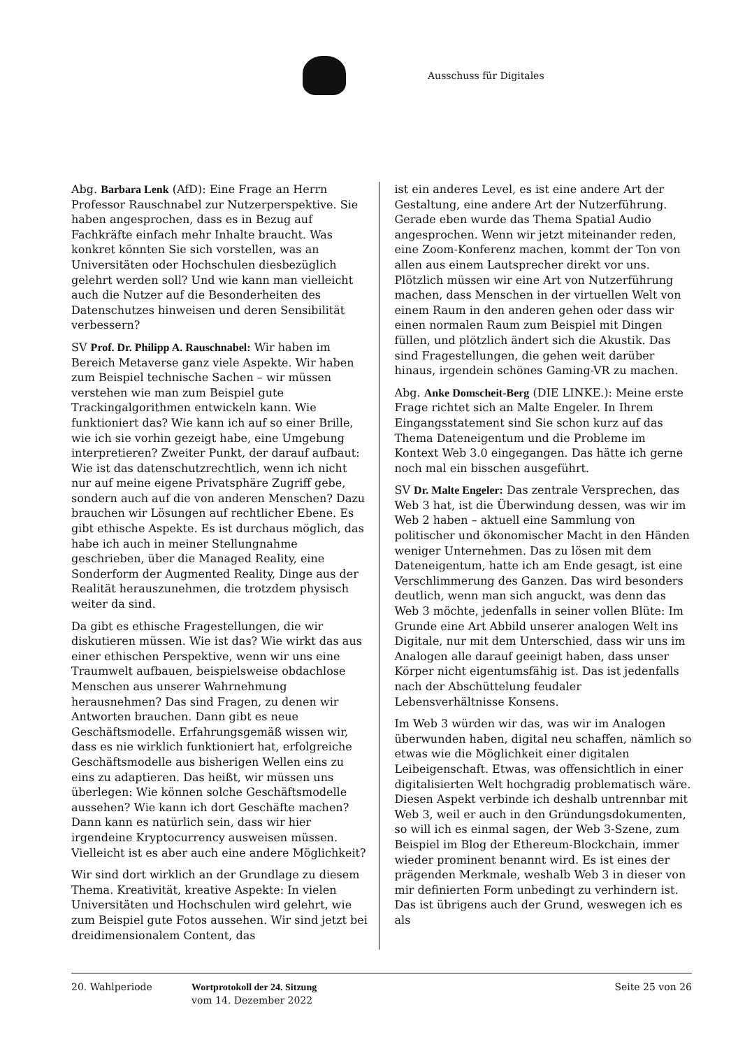Ausschuss für Digitales
Abg. Barbara Lenk (AfD): Eine Frage an Herrn Professor Rauschnabel zur Nutzerperspektive. Sie haben angesprochen, dass es in Bezug auf Fachkräfte einfach mehr Inhalte braucht. Was konkret könnten Sie sich vorstellen, was an Universitäten oder Hochschulen diesbezüglich gelehrt werden soll? Und wie kann man vielleicht auch die Nutzer auf die Besonderheiten des Datenschutzes hinweisen und deren Sensibilität verbessern?
SV Prof. Dr. Philipp A. Rauschnabel: Wir haben im Bereich Metaverse ganz viele Aspekte. Wir haben zum Beispiel technische Sachen – wir müssen verstehen wie man zum Beispiel gute Trackingalgorithmen entwickeln kann. Wie funktioniert das? Wie kann ich auf so einer Brille, wie ich sie vorhin gezeigt habe, eine Umgebung interpretieren? Zweiter Punkt, der darauf aufbaut: Wie ist das datenschutzrechtlich, wenn ich nicht nur auf meine eigene Privatsphäre Zugriff gebe, sondern auch auf die von anderen Menschen? Dazu brauchen wir Lösungen auf rechtlicher Ebene. Es gibt ethische Aspekte. Es ist durchaus möglich, das habe ich auch in meiner Stellungnahme geschrieben, über die Managed Reality, eine Sonderform der Augmented Reality, Dinge aus der Realität herauszunehmen, die trotzdem physisch weiter da sind.
Da gibt es ethische Fragestellungen, die wir diskutieren müssen. Wie ist das? Wie wirkt das aus einer ethischen Perspektive, wenn wir uns eine Traumwelt aufbauen, beispielsweise obdachlose Menschen aus unserer Wahrnehmung herausnehmen? Das sind Fragen, zu denen wir Antworten brauchen. Dann gibt es neue Geschäftsmodelle. Erfahrungsgemäß wissen wir, dass es nie wirklich funktioniert hat, erfolgreiche Geschäftsmodelle aus bisherigen Wellen eins zu eins zu adaptieren. Das heißt, wir müssen uns überlegen: Wie können solche Geschäftsmodelle aussehen? Wie kann ich dort Geschäfte machen? Dann kann es natürlich sein, dass wir hier irgendeine Kryptocurrency ausweisen müssen. Vielleicht ist es aber auch eine andere Möglichkeit?
Wir sind dort wirklich an der Grundlage zu diesem Thema. Kreativität, kreative Aspekte: In vielen Universitäten und Hochschulen wird gelehrt, wie zum Beispiel gute Fotos aussehen. Wir sind jetzt bei dreidimensionalem Content, das
ist ein anderes Level, es ist eine andere Art der Gestaltung, eine andere Art der Nutzerführung. Gerade eben wurde das Thema Spatial Audio angesprochen. Wenn wir jetzt miteinander reden, eine Zoom-Konferenz machen, kommt der Ton von allen aus einem Lautsprecher direkt vor uns. Plötzlich müssen wir eine Art von Nutzerführung machen, dass Menschen in der virtuellen Welt von einem Raum in den anderen gehen oder dass wir einen normalen Raum zum Beispiel mit Dingen füllen, und plötzlich ändert sich die Akustik. Das sind Fragestellungen, die gehen weit darüber hinaus, irgendein schönes Gaming-VR zu machen.
Abg. Anke Domscheit-Berg (DIE LINKE.): Meine erste Frage richtet sich an Malte Engeler. In Ihrem Eingangsstatement sind Sie schon kurz auf das Thema Dateneigentum und die Probleme im Kontext Web 3.0 eingegangen. Das hätte ich gerne noch mal ein bisschen ausgeführt.
SV Dr. Malte Engeler: Das zentrale Versprechen, das Web 3 hat, ist die Überwindung dessen, was wir im Web 2 haben – aktuell eine Sammlung von politischer und ökonomischer Macht in den Händen weniger Unternehmen. Das zu lösen mit dem Dateneigentum, hatte ich am Ende gesagt, ist eine Verschlimmerung des Ganzen. Das wird besonders deutlich, wenn man sich anguckt, was denn das Web 3 möchte, jedenfalls in seiner vollen Blüte: Im Grunde eine Art Abbild unserer analogen Welt ins Digitale, nur mit dem Unterschied, dass wir uns im Analogen alle darauf geeinigt haben, dass unser Körper nicht eigentumsfähig ist. Das ist jedenfalls nach der Abschüttelung feudaler Lebensverhältnisse Konsens.
Im Web 3 würden wir das, was wir im Analogen überwunden haben, digital neu schaffen, nämlich so etwas wie die Möglichkeit einer digitalen Leibeigenschaft. Etwas, was offensichtlich in einer digitalisierten Welt hochgradig problematisch wäre. Diesen Aspekt verbinde ich deshalb untrennbar mit Web 3, weil er auch in den Gründungsdokumenten, so will ich es einmal sagen, der Web 3-Szene, zum Beispiel im Blog der Ethereum-Blockchain, immer wieder prominent benannt wird. Es ist eines der prägenden Merkmale, weshalb Web 3 in dieser von mir definierten Form unbedingt zu verhindern ist. Das ist übrigens auch der Grund, weswegen ich es als
20. Wahlperiode Wortprotokoll der 24. Sitzung
vom 14. Dezember 2022
Seite 25 von 26